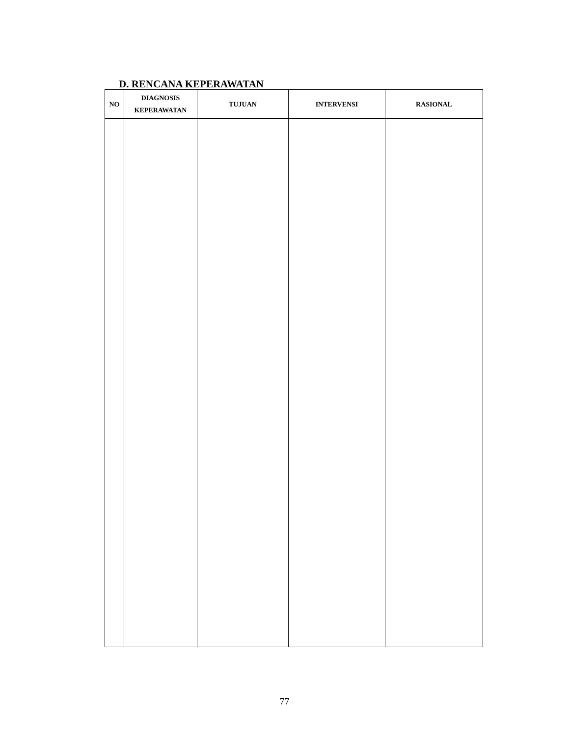D. RENCANA KEPERAWATAN
| NO | DIAGNOSIS KEPERAWATAN | TUJUAN | INTERVENSI | RASIONAL |
| --- | --- | --- | --- | --- |
77